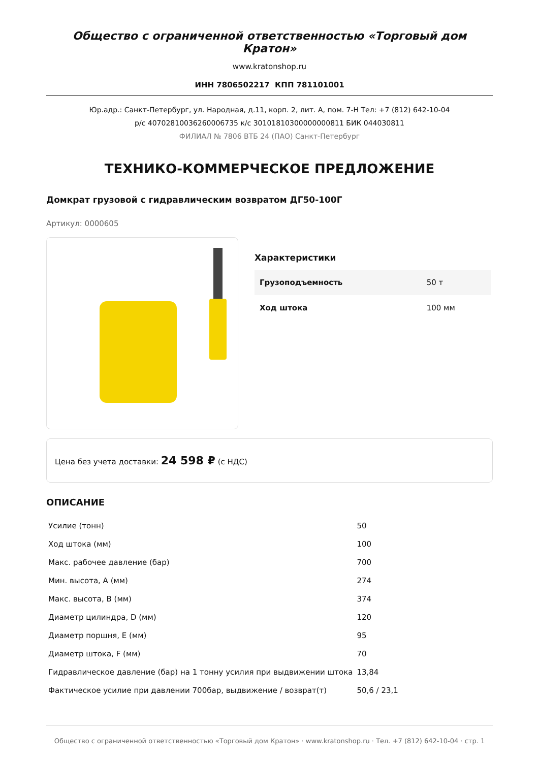Общество с ограниченной ответственностью «Торговый дом Кратон»
www.kratonshop.ru
ИНН 7806502217 КПП 781101001
Юр.адр.: Санкт-Петербург, ул. Народная, д.11, корп. 2, лит. А, пом. 7-Н Тел: +7 (812) 642-10-04
р/с 40702810036260006735 к/с 30101810300000000811 БИК 044030811
ФИЛИАЛ № 7806 ВТБ 24 (ПАО) Санкт-Петербург
ТЕХНИКО-КОММЕРЧЕСКОЕ ПРЕДЛОЖЕНИЕ
Домкрат грузовой с гидравлическим возвратом ДГ50-100Г
Артикул: 0000605
Характеристики
| Грузоподъемность | 50 т |
| Ход штока | 100 мм |
Цена без учета доставки: 24 598 ₽ (с НДС)
ОПИСАНИЕ
| Усилие (тонн) | 50 |
| Ход штока (мм) | 100 |
| Макс. рабочее давление (бар) | 700 |
| Мин. высота, A (мм) | 274 |
| Макс. высота, B (мм) | 374 |
| Диаметр цилиндра, D (мм) | 120 |
| Диаметр поршня, E (мм) | 95 |
| Диаметр штока, F (мм) | 70 |
| Гидравлическое давление (бар) на 1 тонну усилия при выдвижении штока | 13,84 |
| Фактическое усилие при давлении 700бар, выдвижение / возврат(т) | 50,6 / 23,1 |
Общество с ограниченной ответственностью «Торговый дом Кратон» · www.kratonshop.ru · Тел. +7 (812) 642-10-04 · стр. 1